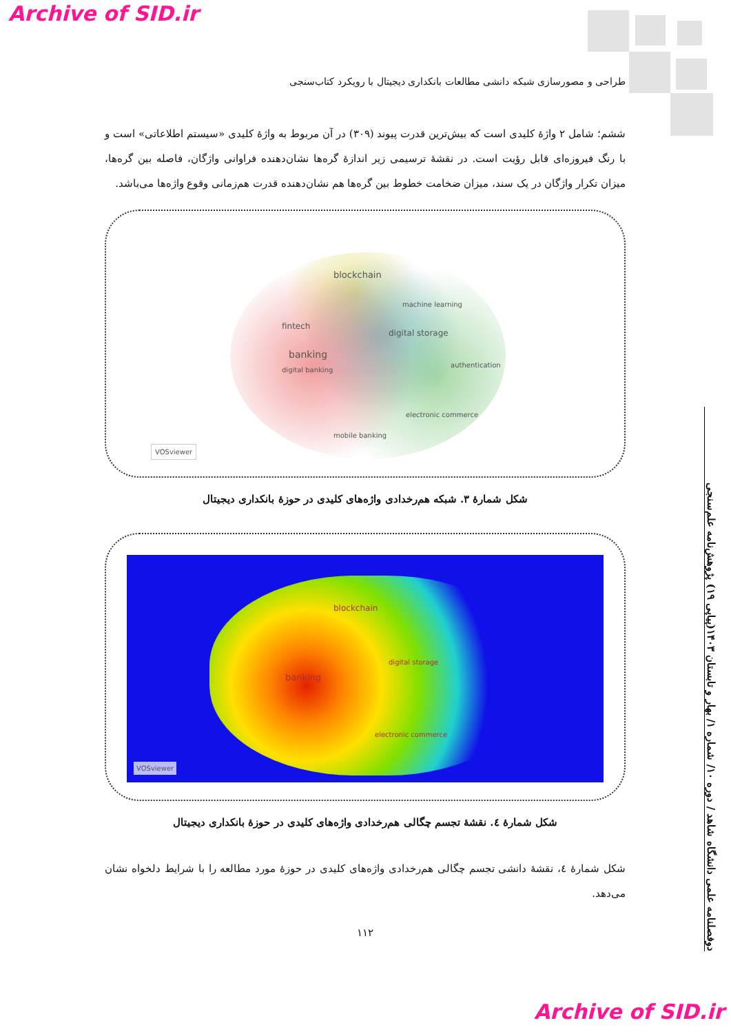Archive of SID.ir
طراحی و مصورسازی شبکه دانشی مطالعات بانکداری دیجیتال با رویکرد کتاب‌سنجی
ششم؛ شامل ۲ واژهٔ کلیدی است که بیش‌ترین قدرت پیوند (۳۰۹) در آن مربوط به واژهٔ کلیدی «سیستم اطلاعاتی» است و با رنگ فیروزه‌ای قابل رؤیت است. در نقشهٔ ترسیمی زیر اندازهٔ گره‌ها نشان‌دهنده فراوانی واژگان، فاصله بین گره‌ها، میزان تکرار واژگان در یک سند، میزان ضخامت خطوط بین گره‌ها هم نشان‌دهنده قدرت هم‌زمانی وقوع واژه‌ها می‌باشد.
blockchain
fintech
banking
digital banking
digital storage
authentication
electronic commerce
mobile banking
machine learning
VOSviewer
شکل شمارهٔ ۳. شبکه هم‌رخدادی واژه‌های کلیدی در حوزهٔ بانکداری دیجیتال
blockchain
banking
digital storage
electronic commerce
VOSviewer
شکل شمارهٔ ٤. نقشهٔ تجسم چگالی هم‌رخدادی واژه‌های کلیدی در حوزهٔ بانکداری دیجیتال
شکل شمارهٔ ٤، نقشهٔ دانشی تجسم چگالی هم‌رخدادی واژه‌های کلیدی در حوزهٔ مورد مطالعه را با شرایط دلخواه نشان می‌دهد.
۱۱۲
دوفصلنامه علمی دانشگاه شاهد / دوره ۱۰/ شماره ۱/ بهار و تابستان ۱۴۰۳(پیاپی ۱۹) پژوهش‌نامه علم‌سنجی
Archive of SID.ir